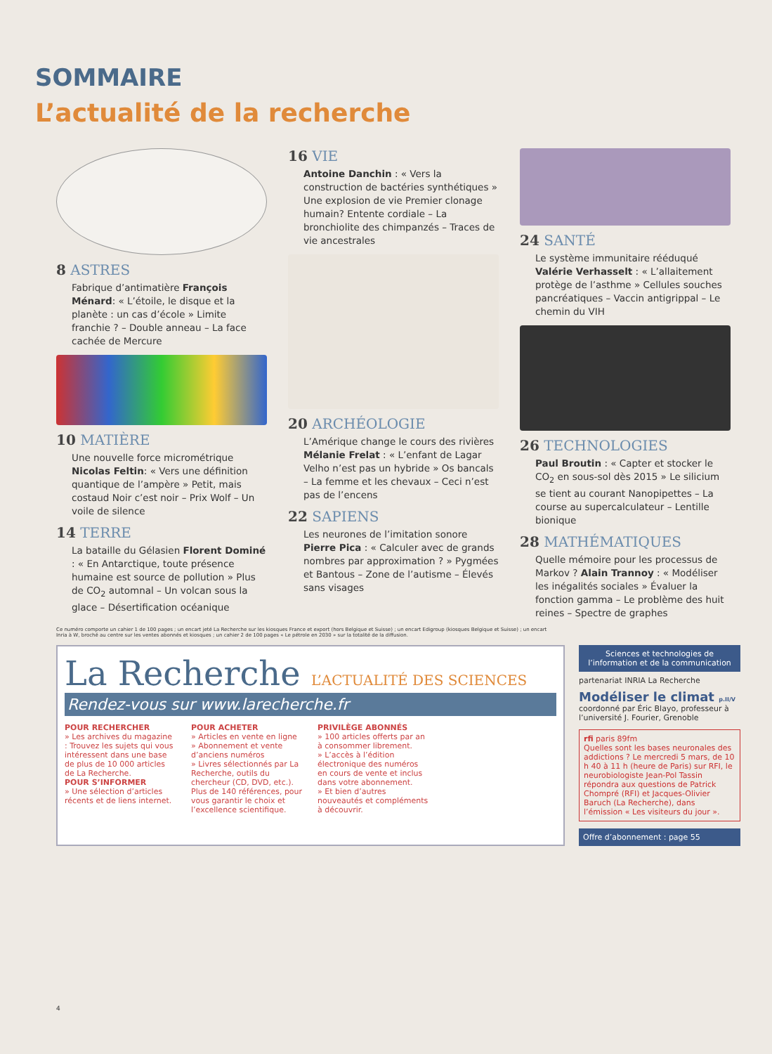SOMMAIRE
L’actualité de la recherche
8 ASTRES
Fabrique d’antimatière François Ménard: « L’étoile, le disque et la planète : un cas d’école » Limite franchie ? – Double anneau – La face cachée de Mercure
10 MATIÈRE
Une nouvelle force micrométrique Nicolas Feltin: « Vers une définition quantique de l’ampère » Petit, mais costaud Noir c’est noir – Prix Wolf – Un voile de silence
14 TERRE
La bataille du Gélasien Florent Dominé : « En Antarctique, toute présence humaine est source de pollution » Plus de CO<sub>2</sub> automnal – Un volcan sous la glace – Désertification océanique
16 VIE
Antoine Danchin : « Vers la construction de bactéries synthétiques » Une explosion de vie Premier clonage humain? Entente cordiale – La bronchiolite des chimpanzés – Traces de vie ancestrales
20 ARCHÉOLOGIE
L’Amérique change le cours des rivières Mélanie Frelat : « L’enfant de Lagar Velho n’est pas un hybride » Os bancals – La femme et les chevaux – Ceci n’est pas de l’encens
22 SAPIENS
Les neurones de l’imitation sonore Pierre Pica : « Calculer avec de grands nombres par approximation ? » Pygmées et Bantous – Zone de l’autisme – Élevés sans visages
24 SANTÉ
Le système immunitaire rééduqué Valérie Verhasselt : « L’allaitement protège de l’asthme » Cellules souches pancréatiques – Vaccin antigrippal – Le chemin du VIH
26 TECHNOLOGIES
Paul Broutin : « Capter et stocker le CO<sub>2</sub> en sous-sol dès 2015 » Le silicium se tient au courant Nanopipettes – La course au supercalculateur – Lentille bionique
28 MATHÉMATIQUES
Quelle mémoire pour les processus de Markov ? Alain Trannoy : « Modéliser les inégalités sociales » Évaluer la fonction gamma – Le problème des huit reines – Spectre de graphes
Ce numéro comporte un cahier 1 de 100 pages ; un encart jeté La Recherche sur les kiosques France et export (hors Belgique et Suisse) ; un encart Edigroup (kiosques Belgique et Suisse) ; un encart Inria à W, broché au centre sur les ventes abonnés et kiosques ; un cahier 2 de 100 pages « Le pétrole en 2030 » sur la totalité de la diffusion.
La Recherche L’ACTUALITÉ DES SCIENCES
Rendez-vous sur www.larecherche.fr
POUR RECHERCHER
» Les archives du magazine : Trouvez les sujets qui vous intéressent dans une base de plus de 10 000 articles de La Recherche.
POUR S’INFORMER
» Une sélection d’articles récents et de liens internet.
POUR ACHETER
» Articles en vente en ligne
» Abonnement et vente d’anciens numéros
» Livres sélectionnés par La Recherche, outils du chercheur (CD, DVD, etc.). Plus de 140 références, pour vous garantir le choix et l’excellence scientifique.
PRIVILÈGE ABONNÉS
» 100 articles offerts par an à consommer librement.
» L’accès à l’édition électronique des numéros en cours de vente et inclus dans votre abonnement.
» Et bien d’autres nouveautés et compléments à découvrir.
Sciences et technologies de l’information et de la communication
partenariat INRIA La Recherche
Modéliser le climat p.II/V
coordonné par Éric Blayo, professeur à l’université J. Fourier, Grenoble
rfi paris 89fm
Quelles sont les bases neuronales des addictions ? Le mercredi 5 mars, de 10 h 40 à 11 h (heure de Paris) sur RFI, le neurobiologiste Jean-Pol Tassin répondra aux questions de Patrick Chompré (RFI) et Jacques-Olivier Baruch (La Recherche), dans l’émission « Les visiteurs du jour ».
Offre d’abonnement : page 55
4